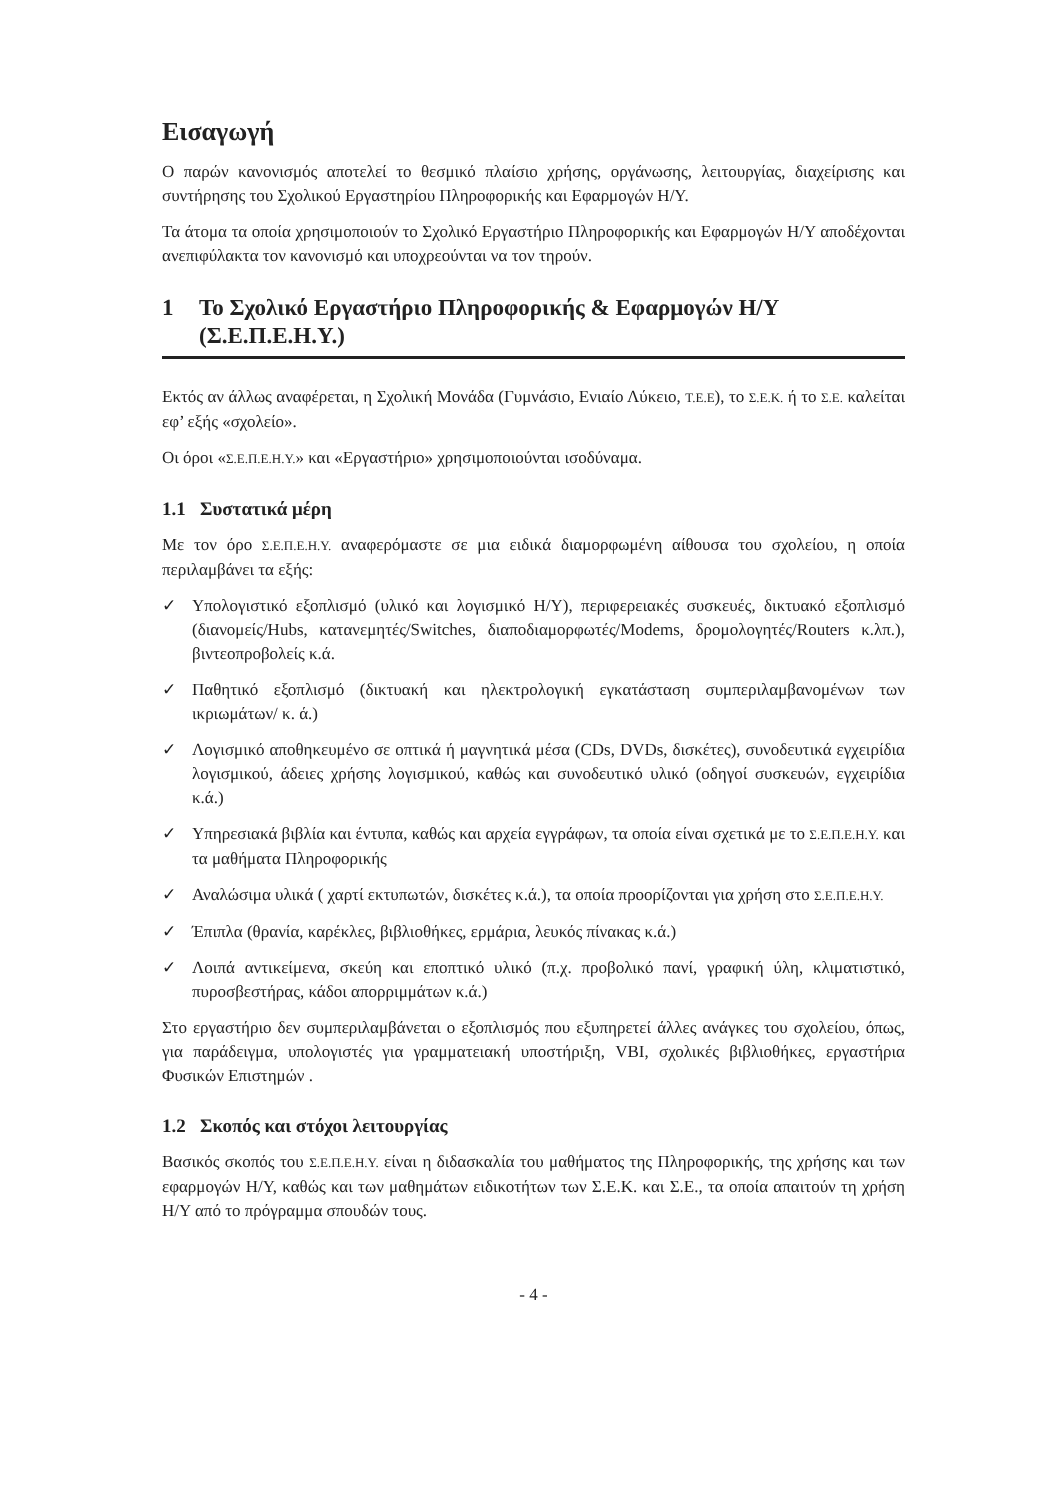Εισαγωγή
Ο παρών κανονισμός αποτελεί το θεσμικό πλαίσιο χρήσης, οργάνωσης, λειτουργίας, διαχείρισης και συντήρησης του Σχολικού Εργαστηρίου Πληροφορικής και Εφαρμογών Η/Υ.
Τα άτομα τα οποία χρησιμοποιούν το Σχολικό Εργαστήριο Πληροφορικής και Εφαρμογών Η/Υ αποδέχονται ανεπιφύλακτα τον κανονισμό και υποχρεούνται να τον τηρούν.
1 Το Σχολικό Εργαστήριο Πληροφορικής & Εφαρμογών Η/Υ (Σ.Ε.Π.Ε.Η.Υ.)
Εκτός αν άλλως αναφέρεται, η Σχολική Μονάδα (Γυμνάσιο, Ενιαίο Λύκειο, Τ.Ε.Ε), το Σ.Ε.Κ. ή το Σ.Ε. καλείται εφ’ εξής «σχολείο».
Οι όροι «Σ.Ε.Π.Ε.Η.Υ.» και «Εργαστήριο» χρησιμοποιούνται ισοδύναμα.
1.1 Συστατικά μέρη
Με τον όρο Σ.Ε.Π.Ε.Η.Υ. αναφερόμαστε σε μια ειδικά διαμορφωμένη αίθουσα του σχολείου, η οποία περιλαμβάνει τα εξής:
✓ Υπολογιστικό εξοπλισμό (υλικό και λογισμικό Η/Υ), περιφερειακές συσκευές, δικτυακό εξοπλισμό (διανομείς/Hubs, κατανεμητές/Switches, διαποδιαμορφωτές/Modems, δρομολογητές/Routers κ.λπ.), βιντεοπροβολείς κ.ά.
✓ Παθητικό εξοπλισμό (δικτυακή και ηλεκτρολογική εγκατάσταση συμπεριλαμβανομένων των ικριωμάτων/ κ. ά.)
✓ Λογισμικό αποθηκευμένο σε οπτικά ή μαγνητικά μέσα (CDs, DVDs, δισκέτες), συνοδευτικά εγχειρίδια λογισμικού, άδειες χρήσης λογισμικού, καθώς και συνοδευτικό υλικό (οδηγοί συσκευών, εγχειρίδια κ.ά.)
✓ Υπηρεσιακά βιβλία και έντυπα, καθώς και αρχεία εγγράφων, τα οποία είναι σχετικά με το Σ.Ε.Π.Ε.Η.Υ. και τα μαθήματα Πληροφορικής
✓ Αναλώσιμα υλικά ( χαρτί εκτυπωτών, δισκέτες κ.ά.), τα οποία προορίζονται για χρήση στο Σ.Ε.Π.Ε.Η.Υ.
✓ Έπιπλα (θρανία, καρέκλες, βιβλιοθήκες, ερμάρια, λευκός πίνακας κ.ά.)
✓ Λοιπά αντικείμενα, σκεύη και εποπτικό υλικό (π.χ. προβολικό πανί, γραφική ύλη, κλιματιστικό, πυροσβεστήρας, κάδοι απορριμμάτων κ.ά.)
Στο εργαστήριο δεν συμπεριλαμβάνεται ο εξοπλισμός που εξυπηρετεί άλλες ανάγκες του σχολείου, όπως, για παράδειγμα, υπολογιστές για γραμματειακή υποστήριξη, VBI, σχολικές βιβλιοθήκες, εργαστήρια Φυσικών Επιστημών .
1.2 Σκοπός και στόχοι λειτουργίας
Βασικός σκοπός του Σ.Ε.Π.Ε.Η.Υ. είναι η διδασκαλία του μαθήματος της Πληροφορικής, της χρήσης και των εφαρμογών Η/Υ, καθώς και των μαθημάτων ειδικοτήτων των Σ.Ε.Κ. και Σ.Ε., τα οποία απαιτούν τη χρήση Η/Υ από το πρόγραμμα σπουδών τους.
- 4 -